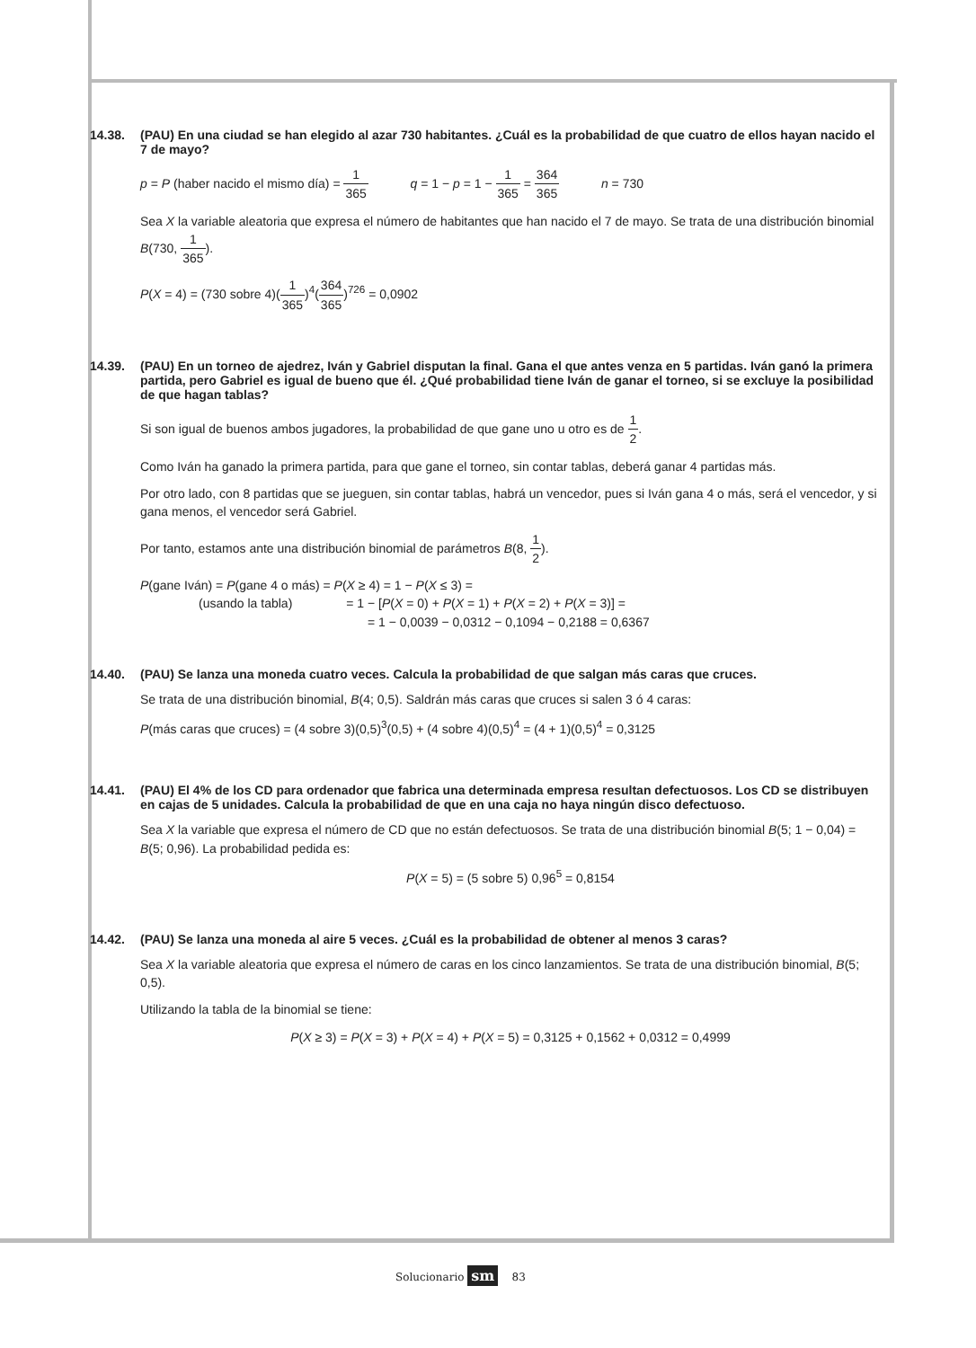14.38. (PAU) En una ciudad se han elegido al azar 730 habitantes. ¿Cuál es la probabilidad de que cuatro de ellos hayan nacido el 7 de mayo?
p = P (haber nacido el mismo día) = 1 365 q = 1 − p = 1 − 1 365 = 364 365 n = 730
Sea X la variable aleatoria que expresa el número de habitantes que han nacido el 7 de mayo. Se trata de una distribución binomial B(730, 1 365).
P(X = 4) = (730 sobre 4)(1 365)<sup>4</sup>(364 365)<sup>726</sup> = 0,0902
14.39. (PAU) En un torneo de ajedrez, Iván y Gabriel disputan la final. Gana el que antes venza en 5 partidas. Iván ganó la primera partida, pero Gabriel es igual de bueno que él. ¿Qué probabilidad tiene Iván de ganar el torneo, si se excluye la posibilidad de que hagan tablas?
Si son igual de buenos ambos jugadores, la probabilidad de que gane uno u otro es de 1 2.
Como Iván ha ganado la primera partida, para que gane el torneo, sin contar tablas, deberá ganar 4 partidas más.
Por otro lado, con 8 partidas que se jueguen, sin contar tablas, habrá un vencedor, pues si Iván gana 4 o más, será el vencedor, y si gana menos, el vencedor será Gabriel.
Por tanto, estamos ante una distribución binomial de parámetros B(8, 1 2).
P(gane Iván) = P(gane 4 o más) = P(X ≥ 4) = 1 − P(X ≤ 3) =
(usando la tabla) = 1 − [P(X = 0) + P(X = 1) + P(X = 2) + P(X = 3)] =
= 1 − 0,0039 − 0,0312 − 0,1094 − 0,2188 = 0,6367
14.40. (PAU) Se lanza una moneda cuatro veces. Calcula la probabilidad de que salgan más caras que cruces.
Se trata de una distribución binomial, B(4; 0,5). Saldrán más caras que cruces si salen 3 ó 4 caras:
P(más caras que cruces) = (4 sobre 3)(0,5)<sup>3</sup>(0,5) + (4 sobre 4)(0,5)<sup>4</sup> = (4 + 1)(0,5)<sup>4</sup> = 0,3125
14.41. (PAU) El 4% de los CD para ordenador que fabrica una determinada empresa resultan defectuosos. Los CD se distribuyen en cajas de 5 unidades. Calcula la probabilidad de que en una caja no haya ningún disco defectuoso.
Sea X la variable que expresa el número de CD que no están defectuosos. Se trata de una distribución binomial B(5; 1 − 0,04) = B(5; 0,96). La probabilidad pedida es:
P(X = 5) = (5 sobre 5) 0,96<sup>5</sup> = 0,8154
14.42. (PAU) Se lanza una moneda al aire 5 veces. ¿Cuál es la probabilidad de obtener al menos 3 caras?
Sea X la variable aleatoria que expresa el número de caras en los cinco lanzamientos. Se trata de una distribución binomial, B(5; 0,5).
Utilizando la tabla de la binomial se tiene:
P(X ≥ 3) = P(X = 3) + P(X = 4) + P(X = 5) = 0,3125 + 0,1562 + 0,0312 = 0,4999
Solucionario sm 83